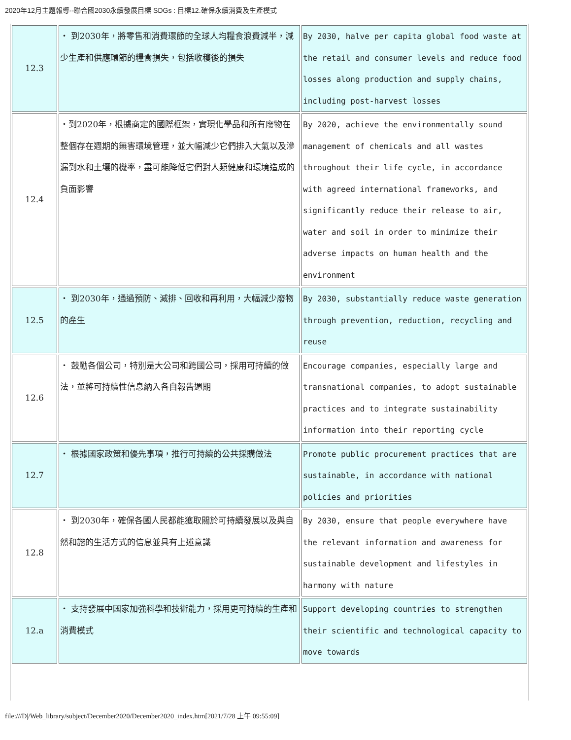2020年12月主題報導--聯合國2030永續發展目標 SDGs : 目標12.確保永續消費及生產模式
| 12.3 | ・ 到2030年，將零售和消費環節的全球人均糧食浪費減半，減少生產和供應環節的糧食損失，包括收穫後的損失 | By 2030, halve per capita global food waste at the retail and consumer levels and reduce food losses along production and supply chains, including post-harvest losses |
| 12.4 | ・到2020年，根據商定的國際框架，實現化學品和所有廢物在整個存在週期的無害環境管理，並大幅減少它們排入大氣以及滲漏到水和土壤的機率，盡可能降低它們對人類健康和環境造成的負面影響 | By 2020, achieve the environmentally sound management of chemicals and all wastes throughout their life cycle, in accordance with agreed international frameworks, and significantly reduce their release to air, water and soil in order to minimize their adverse impacts on human health and the environment |
| 12.5 | ・ 到2030年，通過預防、減排、回收和再利用，大幅減少廢物的產生 | By 2030, substantially reduce waste generation through prevention, reduction, recycling and reuse |
| 12.6 | ・ 鼓勵各個公司，特別是大公司和跨國公司，採用可持續的做法，並將可持續性信息納入各自報告週期 | Encourage companies, especially large and transnational companies, to adopt sustainable practices and to integrate sustainability information into their reporting cycle |
| 12.7 | ・ 根據國家政策和優先事項，推行可持續的公共採購做法 | Promote public procurement practices that are sustainable, in accordance with national policies and priorities |
| 12.8 | ・ 到2030年，確保各國人民都能獲取關於可持續發展以及與自然和諧的生活方式的信息並具有上述意識 | By 2030, ensure that people everywhere have the relevant information and awareness for sustainable development and lifestyles in harmony with nature |
| 12.a | ・ 支持發展中國家加強科學和技術能力，採用更可持續的生產和消費模式 | Support developing countries to strengthen their scientific and technological capacity to move towards |
file:///D|/Web_library/subject/December2020/December2020_index.htm[2021/7/28 上午 09:55:09]